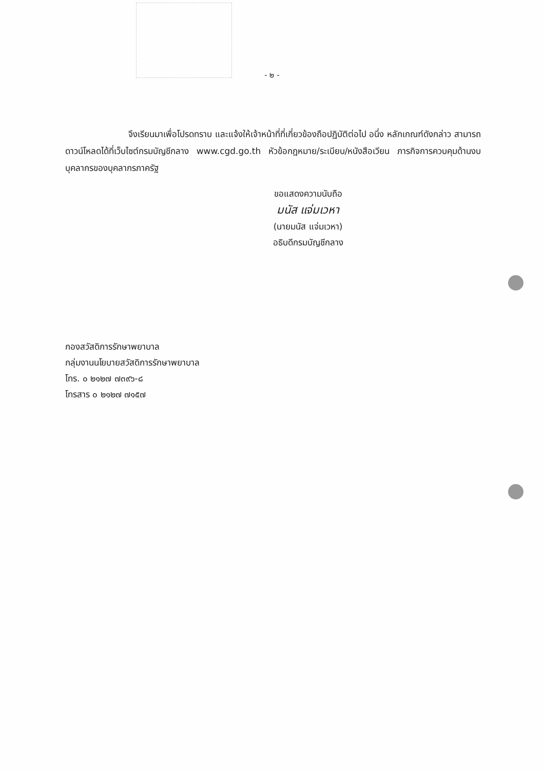- ๒ -
จึงเรียนมาเพื่อโปรดทราบ และแจ้งให้เจ้าหน้าที่ที่เกี่ยวข้องถือปฏิบัติต่อไป อนึ่ง หลักเกณฑ์ดังกล่าว สามารถดาวน์โหลดได้ที่เว็บไซต์กรมบัญชีกลาง www.cgd.go.th หัวข้อกฎหมาย/ระเบียบ/หนังสือเวียน ภารกิจการควบคุมด้านงบบุคลากรของบุคลากรภาครัฐ
ขอแสดงความนับถือ
มนัส แจ่มเวหา
(นายมนัส แจ่มเวหา)
อธิบดีกรมบัญชีกลาง
กองสวัสดิการรักษาพยาบาล
กลุ่มงานนโยบายสวัสดิการรักษาพยาบาล
โทร. ๐ ๒๑๒๗ ๗๓๙๖-๘
โทรสาร ๐ ๒๑๒๗ ๗๑๕๗